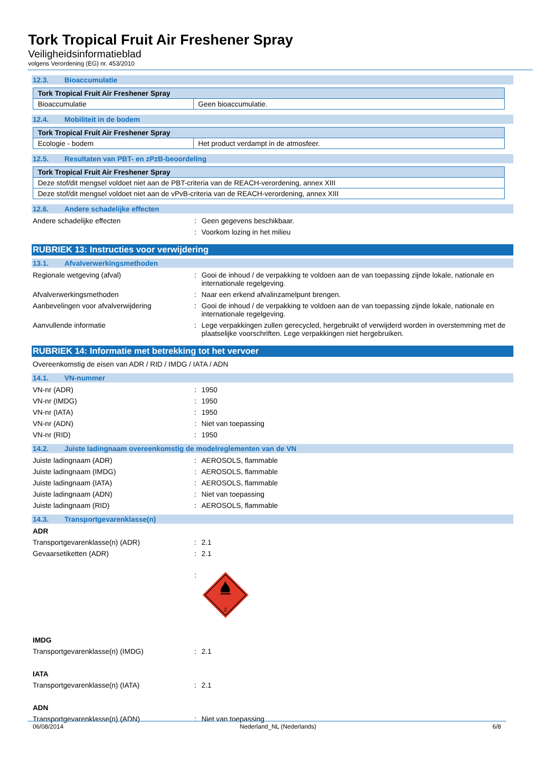Tork Tropical Fruit Air Freshener Spray
Veiligheidsinformatieblad
volgens Verordening (EG) nr. 453/2010
12.3. Bioaccumulatie
| Tork Tropical Fruit Air Freshener Spray | |
| --- | --- |
| Bioaccumulatie | Geen bioaccumulatie. |
12.4. Mobiliteit in de bodem
| Tork Tropical Fruit Air Freshener Spray | |
| --- | --- |
| Ecologie - bodem | Het product verdampt in de atmosfeer. |
12.5. Resultaten van PBT- en zPzB-beoordeling
| Tork Tropical Fruit Air Freshener Spray |
| --- |
| Deze stof/dit mengsel voldoet niet aan de PBT-criteria van de REACH-verordening, annex XIII |
| Deze stof/dit mengsel voldoet niet aan de vPvB-criteria van de REACH-verordening, annex XIII |
12.6. Andere schadelijke effecten
Andere schadelijke effecten : Geen gegevens beschikbaar.
: Voorkom lozing in het milieu
RUBRIEK 13: Instructies voor verwijdering
13.1. Afvalverwerkingsmethoden
Regionale wetgeving (afval) : Gooi de inhoud / de verpakking te voldoen aan de van toepassing zijnde lokale, nationale en internationale regelgeving.
Afvalverwerkingsmethoden : Naar een erkend afvalinzamelpunt brengen.
Aanbevelingen voor afvalverwijdering : Gooi de inhoud / de verpakking te voldoen aan de van toepassing zijnde lokale, nationale en internationale regelgeving.
Aanvullende informatie : Lege verpakkingen zullen gerecycled, hergebruikt of verwijderd worden in overstemming met de plaatselijke voorschriften. Lege verpakkingen niet hergebruiken.
RUBRIEK 14: Informatie met betrekking tot het vervoer
Overeenkomstig de eisen van ADR / RID / IMDG / IATA / ADN
14.1. VN-nummer
VN-nr (ADR) : 1950
VN-nr (IMDG) : 1950
VN-nr (IATA) : 1950
VN-nr (ADN) : Niet van toepassing
VN-nr (RID) : 1950
14.2. Juiste ladingnaam overeenkomstig de modelreglementen van de VN
Juiste ladingnaam (ADR) : AEROSOLS, flammable
Juiste ladingnaam (IMDG) : AEROSOLS, flammable
Juiste ladingnaam (IATA) : AEROSOLS, flammable
Juiste ladingnaam (ADN) : Niet van toepassing
Juiste ladingnaam (RID) : AEROSOLS, flammable
14.3. Transportgevarenklasse(n)
ADR
Transportgevarenklasse(n) (ADR) : 2.1
Gevaarsetiketten (ADR) : 2.1
:
2
IMDG
Transportgevarenklasse(n) (IMDG) : 2.1
IATA
Transportgevarenklasse(n) (IATA) : 2.1
ADN
Transportgevarenklasse(n) (ADN) : Niet van toepassing
06/08/2014 Nederland_NL (Nederlands) 6/8